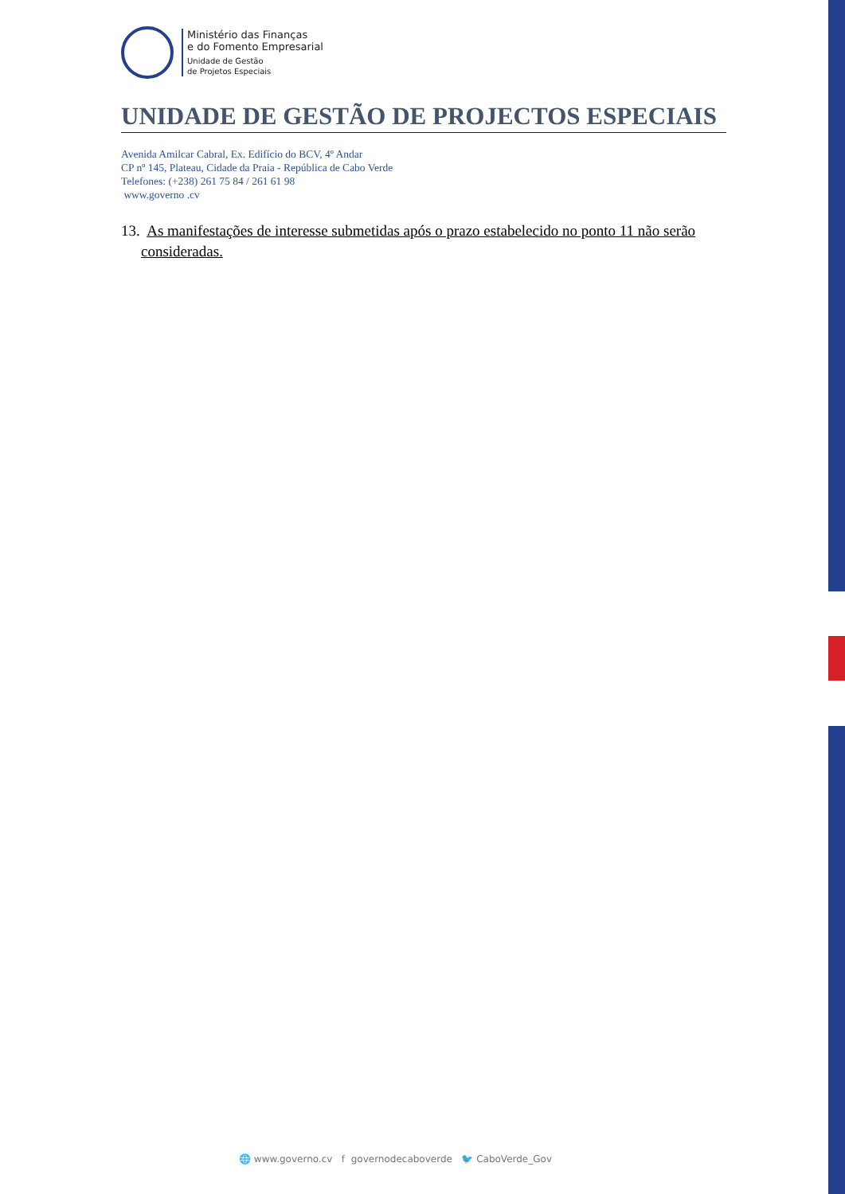Ministério das Finanças
e do Fomento Empresarial
Unidade de Gestão
de Projetos Especiais
UNIDADE DE GESTÃO DE PROJECTOS ESPECIAIS
Avenida Amilcar Cabral, Ex. Edifício do BCV, 4º Andar
CP nº 145, Plateau, Cidade da Praia - República de Cabo Verde
Telefones: (+238) 261 75 84 / 261 61 98
www.governo .cv
13. As manifestações de interesse submetidas após o prazo estabelecido no ponto 11 não serão consideradas.
🌐 www.governo.cv f governodecaboverde 🐦 CaboVerde_Gov